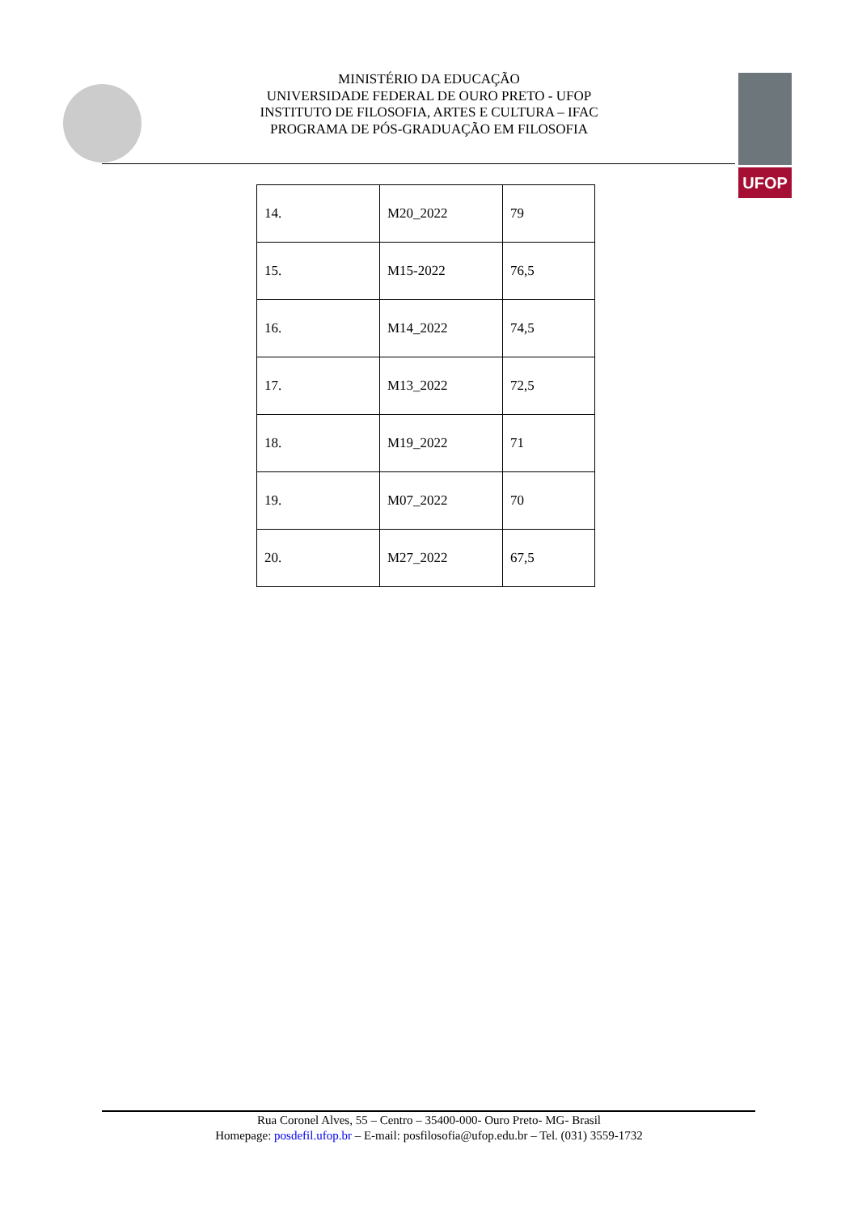MINISTÉRIO DA EDUCAÇÃO
UNIVERSIDADE FEDERAL DE OURO PRETO - UFOP
INSTITUTO DE FILOSOFIA, ARTES E CULTURA – IFAC
PROGRAMA DE PÓS-GRADUAÇÃO EM FILOSOFIA
UFOP
| 14. | M20_2022 | 79 |
| 15. | M15-2022 | 76,5 |
| 16. | M14_2022 | 74,5 |
| 17. | M13_2022 | 72,5 |
| 18. | M19_2022 | 71 |
| 19. | M07_2022 | 70 |
| 20. | M27_2022 | 67,5 |
Rua Coronel Alves, 55 – Centro – 35400-000- Ouro Preto- MG- Brasil
Homepage: posdefil.ufop.br – E-mail: posfilosofia@ufop.edu.br – Tel. (031) 3559-1732